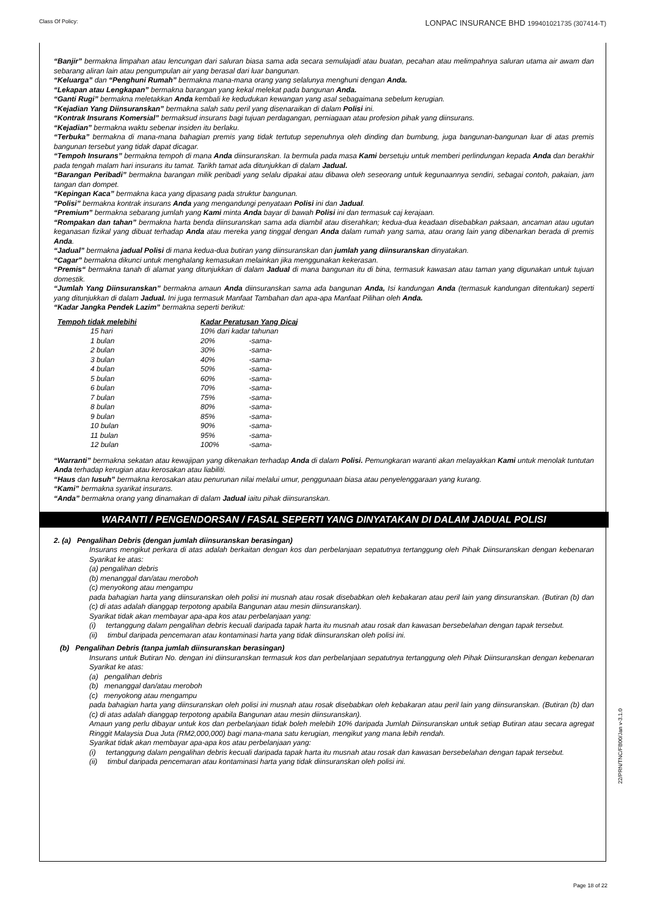Class Of Policy: LONPAC INSURANCE BHD 199401021735 (307414-T)
“Banjir” bermakna limpahan atau lencungan dari saluran biasa sama ada secara semulajadi atau buatan, pecahan atau melimpahnya saluran utama air awam dan sebarang aliran lain atau pengumpulan air yang berasal dari luar bangunan.
“Keluarga” dan “Penghuni Rumah” bermakna mana-mana orang yang selalunya menghuni dengan Anda.
“Lekapan atau Lengkapan” bermakna barangan yang kekal melekat pada bangunan Anda.
“Ganti Rugi” bermakna meletakkan Anda kembali ke kedudukan kewangan yang asal sebagaimana sebelum kerugian.
“Kejadian Yang Diinsuranskan” bermakna salah satu peril yang disenaraikan di dalam Polisi ini.
“Kontrak Insurans Komersial” bermaksud insurans bagi tujuan perdagangan, perniagaan atau profesion pihak yang diinsurans.
“Kejadian” bermakna waktu sebenar insiden itu berlaku.
“Terbuka” bermakna di mana-mana bahagian premis yang tidak tertutup sepenuhnya oleh dinding dan bumbung, juga bangunan-bangunan luar di atas premis bangunan tersebut yang tidak dapat dicagar.
“Tempoh Insurans” bermakna tempoh di mana Anda diinsuranskan. Ia bermula pada masa Kami bersetuju untuk memberi perlindungan kepada Anda dan berakhir pada tengah malam hari insurans itu tamat. Tarikh tamat ada ditunjukkan di dalam Jadual.
“Barangan Peribadi” bermakna barangan milik peribadi yang selalu dipakai atau dibawa oleh seseorang untuk kegunaannya sendiri, sebagai contoh, pakaian, jam tangan dan dompet.
“Kepingan Kaca” bermakna kaca yang dipasang pada struktur bangunan.
"Polisi” bermakna kontrak insurans Anda yang mengandungi penyataan Polisi ini dan Jadual.
“Premium” bermakna sebarang jumlah yang Kami minta Anda bayar di bawah Polisi ini dan termasuk caj kerajaan.
“Rompakan dan tahan” bermakna harta benda diinsuranskan sama ada diambil atau diserahkan; kedua-dua keadaan disebabkan paksaan, ancaman atau ugutan keganasan fizikal yang dibuat terhadap Anda atau mereka yang tinggal dengan Anda dalam rumah yang sama, atau orang lain yang dibenarkan berada di premis Anda.
“Jadual” bermakna jadual Polisi di mana kedua-dua butiran yang diinsuranskan dan jumlah yang diinsuranskan dinyatakan.
“Cagar” bermakna dikunci untuk menghalang kemasukan melainkan jika menggunakan kekerasan.
“Premis“ bermakna tanah di alamat yang ditunjukkan di dalam Jadual di mana bangunan itu di bina, termasuk kawasan atau taman yang digunakan untuk tujuan domestik.
“Jumlah Yang Diinsuranskan” bermakna amaun Anda diinsuranskan sama ada bangunan Anda, Isi kandungan Anda (termasuk kandungan ditentukan) seperti yang ditunjukkan di dalam Jadual. Ini juga termasuk Manfaat Tambahan dan apa-apa Manfaat Pilihan oleh Anda.
“Kadar Jangka Pendek Lazim” bermakna seperti berikut:
| Tempoh tidak melebihi | | Kadar Peratusan Yang Dicaj | |
| --- | --- | --- | --- |
| 15 hari | | 10% dari kadar tahunan | |
| 1 bulan | | 20% | -sama- |
| 2 bulan | | 30% | -sama- |
| 3 bulan | | 40% | -sama- |
| 4 bulan | | 50% | -sama- |
| 5 bulan | | 60% | -sama- |
| 6 bulan | | 70% | -sama- |
| 7 bulan | | 75% | -sama- |
| 8 bulan | | 80% | -sama- |
| 9 bulan | | 85% | -sama- |
| 10 bulan | | 90% | -sama- |
| 11 bulan | | 95% | -sama- |
| 12 bulan | | 100% | -sama- |
“Warranti” bermakna sekatan atau kewajipan yang dikenakan terhadap Anda di dalam Polisi. Pemungkaran waranti akan melayakkan Kami untuk menolak tuntutan Anda terhadap kerugian atau kerosakan atau liabiliti.
“Haus dan Iusuh” bermakna kerosakan atau penurunan nilai melalui umur, penggunaan biasa atau penyelenggaraan yang kurang.
“Kami” bermakna syarikat insurans.
“Anda” bermakna orang yang dinamakan di dalam Jadual iaitu pihak diinsuranskan.
WARANTI / PENGENDORSAN / FASAL SEPERTI YANG DINYATAKAN DI DALAM JADUAL POLISI
2. (a) Pengalihan Debris (dengan jumlah diinsuranskan berasingan)
Insurans mengikut perkara di atas adalah berkaitan dengan kos dan perbelanjaan sepatutnya tertanggung oleh Pihak Diinsuranskan dengan kebenaran Syarikat ke atas:
(a) pengalihan debris
(b) menanggal dan/atau meroboh
(c) menyokong atau mengampu
pada bahagian harta yang diinsuranskan oleh polisi ini musnah atau rosak disebabkan oleh kebakaran atau peril lain yang dinsuranskan. (Butiran (b) dan (c) di atas adalah dianggap terpotong apabila Bangunan atau mesin diinsuranskan).
Syarikat tidak akan membayar apa-apa kos atau perbelanjaan yang:
(i) tertanggung dalam pengalihan debris kecuali daripada tapak harta itu musnah atau rosak dan kawasan bersebelahan dengan tapak tersebut.
(ii) timbul daripada pencemaran atau kontaminasi harta yang tidak diinsuranskan oleh polisi ini.
(b) Pengalihan Debris (tanpa jumlah diinsuranskan berasingan)
Insurans untuk Butiran No. dengan ini diinsuranskan termasuk kos dan perbelanjaan sepatutnya tertanggung oleh Pihak Diinsuranskan dengan kebenaran Syarikat ke atas:
(a) pengalihan debris
(b) menanggal dan/atau meroboh
(c) menyokong atau mengampu
pada bahagian harta yang diinsuranskan oleh polisi ini musnah atau rosak disebabkan oleh kebakaran atau peril lain yang diinsuranskan. (Butiran (b) dan (c) di atas adalah dianggap terpotong apabila Bangunan atau mesin diinsuranskan).
Amaun yang perlu dibayar untuk kos dan perbelanjaan tidak boleh melebih 10% daripada Jumlah Diinsuranskan untuk setiap Butiran atau secara agregat Ringgit Malaysia Dua Juta (RM2,000,000) bagi mana-mana satu kerugian, mengikut yang mana lebih rendah.
Syarikat tidak akan membayar apa-apa kos atau perbelanjaan yang:
(i) tertanggung dalam pengalihan debris kecuali daripada tapak harta itu musnah atau rosak dan kawasan bersebelahan dengan tapak tersebut.
(ii) timbul daripada pencemaran atau kontaminasi harta yang tidak diinsuranskan oleh polisi ini.
22/PRN/TNC/FB00/Jan v-3.1.0
Page 18 of 22